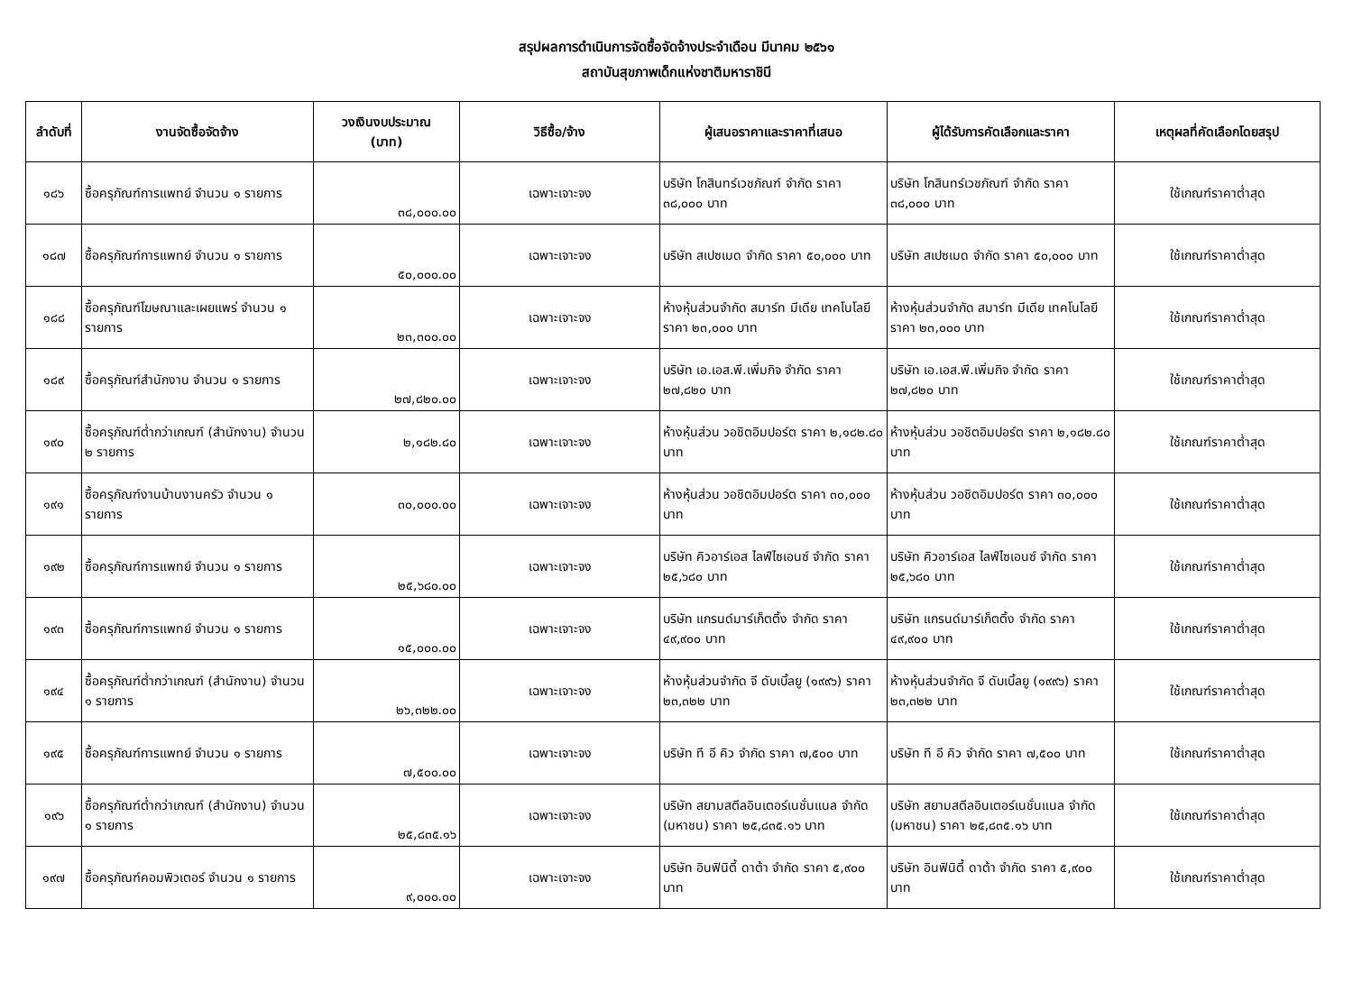สรุปผลการดำเนินการจัดซื้อจัดจ้างประจำเดือน มีนาคม ๒๕๖๑
สถาบันสุขภาพเด็กแห่งชาติมหาราชินี
| ลำดับที่ | งานจัดซื้อจัดจ้าง | วงเงินงบประมาณ (บาท) | วิธีซื้อ/จ้าง | ผู้เสนอราคาและราคาที่เสนอ | ผู้ได้รับการคัดเลือกและราคา | เหตุผลที่คัดเลือกโดยสรุป |
| --- | --- | --- | --- | --- | --- | --- |
| ๑๘๖ | ซื้อครุภัณฑ์การแพทย์ จำนวน ๑ รายการ | ๓๘,๐๐๐.๐๐ | เฉพาะเจาะจง | บริษัท โกสินทร์เวชภัณฑ์ จำกัด ราคา ๓๘,๐๐๐ บาท | บริษัท โกสินทร์เวชภัณฑ์ จำกัด ราคา ๓๘,๐๐๐ บาท | ใช้เกณฑ์ราคาต่ำสุด |
| ๑๘๗ | ซื้อครุภัณฑ์การแพทย์ จำนวน ๑ รายการ | ๕๐,๐๐๐.๐๐ | เฉพาะเจาะจง | บริษัท สเปซเมด จำกัด ราคา ๕๐,๐๐๐ บาท | บริษัท สเปซเมด จำกัด ราคา ๕๐,๐๐๐ บาท | ใช้เกณฑ์ราคาต่ำสุด |
| ๑๘๘ | ซื้อครุภัณฑ์โฆษณาและเผยแพร่ จำนวน ๑ รายการ | ๒๓,๓๐๐.๐๐ | เฉพาะเจาะจง | ห้างหุ้นส่วนจำกัด สมาร์ท มีเดีย เทคโนโลยี ราคา ๒๓,๐๐๐ บาท | ห้างหุ้นส่วนจำกัด สมาร์ท มีเดีย เทคโนโลยี ราคา ๒๓,๐๐๐ บาท | ใช้เกณฑ์ราคาต่ำสุด |
| ๑๘๙ | ซื้อครุภัณฑ์สำนักงาน จำนวน ๑ รายการ | ๒๗,๘๒๐.๐๐ | เฉพาะเจาะจง | บริษัท เอ.เอส.พี.เพิ่มกิจ จำกัด ราคา ๒๗,๘๒๐ บาท | บริษัท เอ.เอส.พี.เพิ่มกิจ จำกัด ราคา ๒๗,๘๒๐ บาท | ใช้เกณฑ์ราคาต่ำสุด |
| ๑๙๐ | ซื้อครุภัณฑ์ต่ำกว่าเกณฑ์ (สำนักงาน) จำนวน ๒ รายการ | ๒,๑๘๒.๘๐ | เฉพาะเจาะจง | ห้างหุ้นส่วน วอชิตอิมปอร์ต ราคา ๒,๑๘๒.๘๐ บาท | ห้างหุ้นส่วน วอชิตอิมปอร์ต ราคา ๒,๑๘๒.๘๐ บาท | ใช้เกณฑ์ราคาต่ำสุด |
| ๑๙๑ | ซื้อครุภัณฑ์งานบ้านงานครัว จำนวน ๑ รายการ | ๓๐,๐๐๐.๐๐ | เฉพาะเจาะจง | ห้างหุ้นส่วน วอชิตอิมปอร์ต ราคา ๓๐,๐๐๐ บาท | ห้างหุ้นส่วน วอชิตอิมปอร์ต ราคา ๓๐,๐๐๐ บาท | ใช้เกณฑ์ราคาต่ำสุด |
| ๑๙๒ | ซื้อครุภัณฑ์การแพทย์ จำนวน ๑ รายการ | ๒๕,๖๘๐.๐๐ | เฉพาะเจาะจง | บริษัท คิวอาร์เอส ไลฟ์ไซเอนซ์ จำกัด ราคา ๒๕,๖๘๐ บาท | บริษัท คิวอาร์เอส ไลฟ์ไซเอนซ์ จำกัด ราคา ๒๕,๖๘๐ บาท | ใช้เกณฑ์ราคาต่ำสุด |
| ๑๙๓ | ซื้อครุภัณฑ์การแพทย์ จำนวน ๑ รายการ | ๑๕,๐๐๐.๐๐ | เฉพาะเจาะจง | บริษัท แกรนด์มาร์เก็ตติ้ง จำกัด ราคา ๔๙,๙๐๐ บาท | บริษัท แกรนด์มาร์เก็ตติ้ง จำกัด ราคา ๔๙,๙๐๐ บาท | ใช้เกณฑ์ราคาต่ำสุด |
| ๑๙๔ | ซื้อครุภัณฑ์ต่ำกว่าเกณฑ์ (สำนักงาน) จำนวน ๑ รายการ | ๒๖,๓๒๒.๐๐ | เฉพาะเจาะจง | ห้างหุ้นส่วนจำกัด จี ดับเบิ้ลยู (๑๙๙๖) ราคา ๒๓,๓๒๒ บาท | ห้างหุ้นส่วนจำกัด จี ดับเบิ้ลยู (๑๙๙๖) ราคา ๒๓,๓๒๒ บาท | ใช้เกณฑ์ราคาต่ำสุด |
| ๑๙๕ | ซื้อครุภัณฑ์การแพทย์ จำนวน ๑ รายการ | ๗,๕๐๐.๐๐ | เฉพาะเจาะจง | บริษัท ที อี คิว จำกัด ราคา ๗,๕๐๐ บาท | บริษัท ที อี คิว จำกัด ราคา ๗,๕๐๐ บาท | ใช้เกณฑ์ราคาต่ำสุด |
| ๑๙๖ | ซื้อครุภัณฑ์ต่ำกว่าเกณฑ์ (สำนักงาน) จำนวน ๑ รายการ | ๒๕,๘๓๕.๑๖ | เฉพาะเจาะจง | บริษัท สยามสตีลอินเตอร์เนชั่นแนล จำกัด (มหาชน) ราคา ๒๕,๘๓๕.๑๖ บาท | บริษัท สยามสตีลอินเตอร์เนชั่นแนล จำกัด (มหาชน) ราคา ๒๕,๘๓๕.๑๖ บาท | ใช้เกณฑ์ราคาต่ำสุด |
| ๑๙๗ | ซื้อครุภัณฑ์คอมพิวเตอร์ จำนวน ๑ รายการ | ๙,๐๐๐.๐๐ | เฉพาะเจาะจง | บริษัท อินฟินิตี้ ดาต้า จำกัด ราคา ๕,๙๐๐ บาท | บริษัท อินฟินิตี้ ดาต้า จำกัด ราคา ๕,๙๐๐ บาท | ใช้เกณฑ์ราคาต่ำสุด |